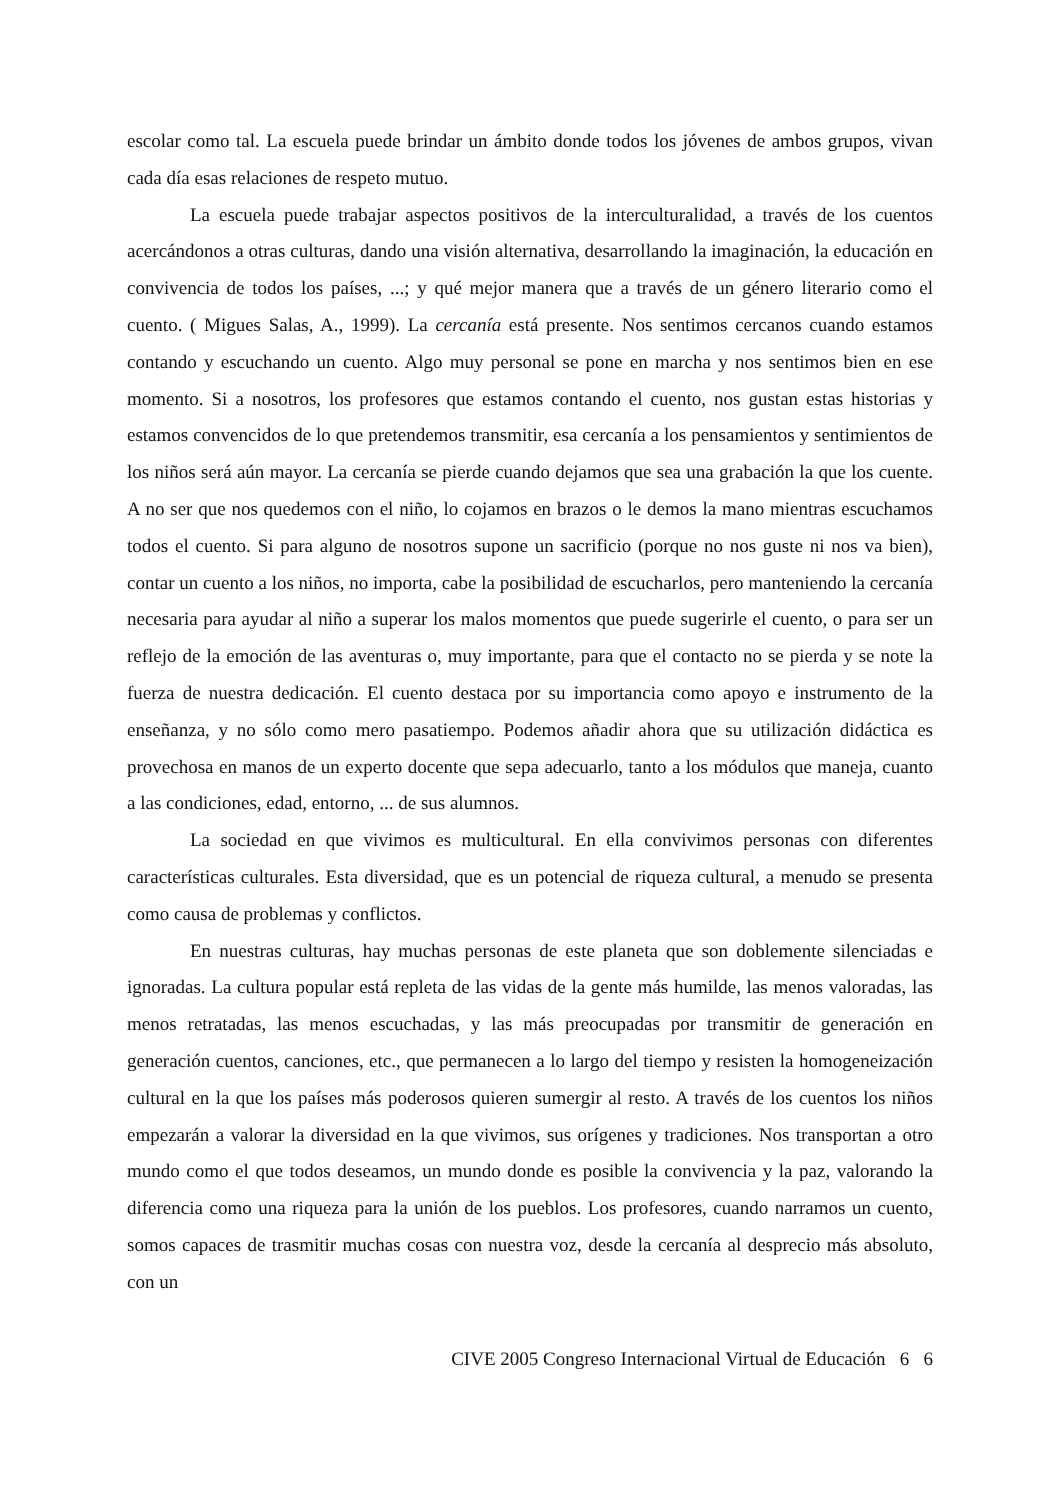escolar como tal. La escuela puede brindar un ámbito donde todos los jóvenes de ambos grupos, vivan cada día esas relaciones de respeto mutuo.
La escuela puede trabajar aspectos positivos de la interculturalidad, a través de los cuentos acercándonos a otras culturas, dando una visión alternativa, desarrollando la imaginación, la educación en convivencia de todos los países, ...; y qué mejor manera que a través de un género literario como el cuento. ( Migues Salas, A., 1999). La cercanía está presente. Nos sentimos cercanos cuando estamos contando y escuchando un cuento. Algo muy personal se pone en marcha y nos sentimos bien en ese momento. Si a nosotros, los profesores que estamos contando el cuento, nos gustan estas historias y estamos convencidos de lo que pretendemos transmitir, esa cercanía a los pensamientos y sentimientos de los niños será aún mayor. La cercanía se pierde cuando dejamos que sea una grabación la que los cuente. A no ser que nos quedemos con el niño, lo cojamos en brazos o le demos la mano mientras escuchamos todos el cuento. Si para alguno de nosotros supone un sacrificio (porque no nos guste ni nos va bien), contar un cuento a los niños, no importa, cabe la posibilidad de escucharlos, pero manteniendo la cercanía necesaria para ayudar al niño a superar los malos momentos que puede sugerirle el cuento, o para ser un reflejo de la emoción de las aventuras o, muy importante, para que el contacto no se pierda y se note la fuerza de nuestra dedicación. El cuento destaca por su importancia como apoyo e instrumento de la enseñanza, y no sólo como mero pasatiempo. Podemos añadir ahora que su utilización didáctica es provechosa en manos de un experto docente que sepa adecuarlo, tanto a los módulos que maneja, cuanto a las condiciones, edad, entorno, ... de sus alumnos.
La sociedad en que vivimos es multicultural. En ella convivimos personas con diferentes características culturales. Esta diversidad, que es un potencial de riqueza cultural, a menudo se presenta como causa de problemas y conflictos.
En nuestras culturas, hay muchas personas de este planeta que son doblemente silenciadas e ignoradas. La cultura popular está repleta de las vidas de la gente más humilde, las menos valoradas, las menos retratadas, las menos escuchadas, y las más preocupadas por transmitir de generación en generación cuentos, canciones, etc., que permanecen a lo largo del tiempo y resisten la homogeneización cultural en la que los países más poderosos quieren sumergir al resto. A través de los cuentos los niños empezarán a valorar la diversidad en la que vivimos, sus orígenes y tradiciones. Nos transportan a otro mundo como el que todos deseamos, un mundo donde es posible la convivencia y la paz, valorando la diferencia como una riqueza para la unión de los pueblos. Los profesores, cuando narramos un cuento, somos capaces de trasmitir muchas cosas con nuestra voz, desde la cercanía al desprecio más absoluto, con un
CIVE 2005 Congreso Internacional Virtual de Educación 6 6